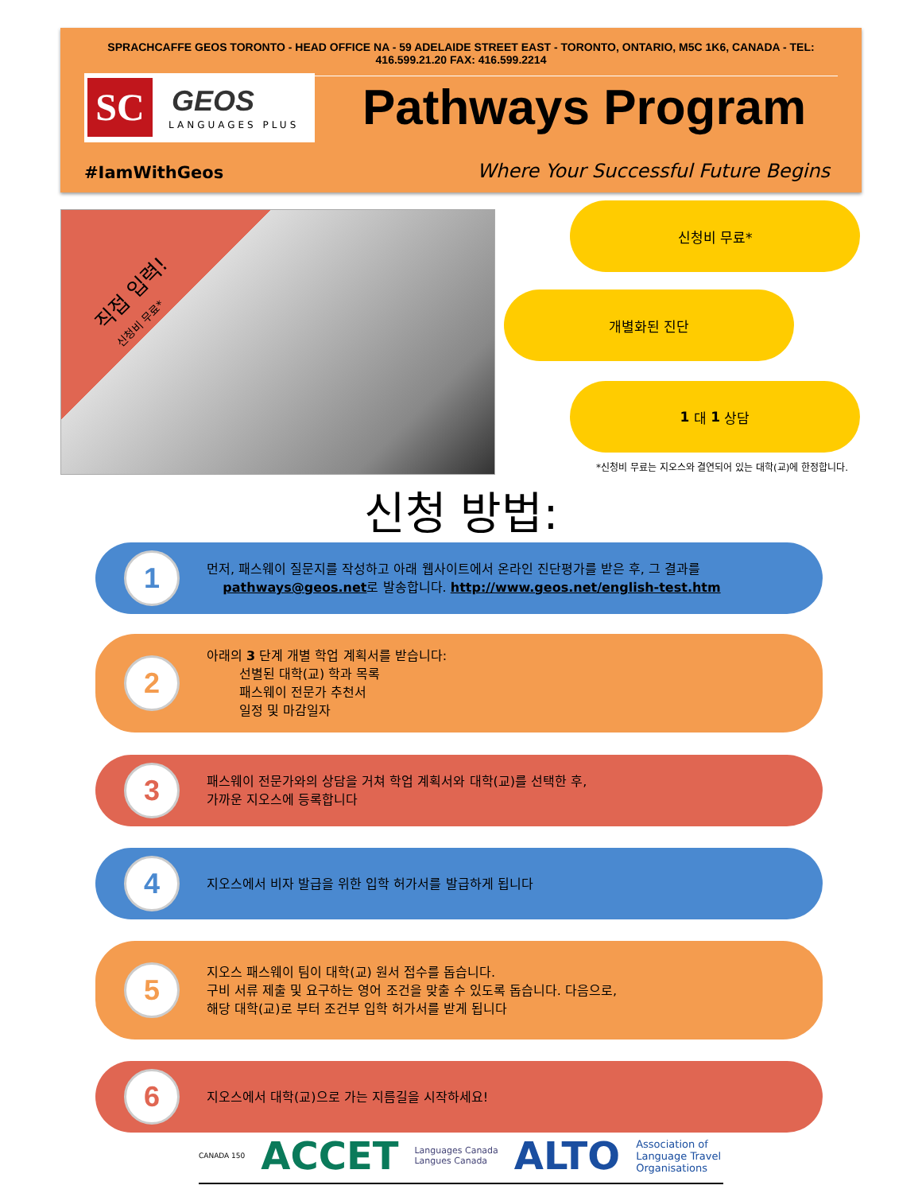SPRACHCAFFE GEOS TORONTO - HEAD OFFICE NA - 59 ADELAIDE STREET EAST - TORONTO, ONTARIO, M5C 1K6, CANADA - TEL: 416.599.21.20 FAX: 416.599.2214
SC GEOS
LANGUAGES PLUS
Pathways Program
#IamWithGeos
Where Your Successful Future Begins
직접 입력!
신청비 무료*
신청비 무료*
개별화된 진단
1 대 1 상담
*신청비 무료는 지오스와 결연되어 있는 대학(교)에 한정합니다.
신청 방법:
1
먼저, 패스웨이 질문지를 작성하고 아래 웹사이트에서 온라인 진단평가를 받은 후, 그 결과를
pathways@geos.net로 발송합니다. http://www.geos.net/english-test.htm
2
아래의 3 단계 개별 학업 계획서를 받습니다:
선별된 대학(교) 학과 목록
패스웨이 전문가 추천서
일정 및 마감일자
3
패스웨이 전문가와의 상담을 거쳐 학업 계획서와 대학(교)를 선택한 후,
가까운 지오스에 등록합니다
4
지오스에서 비자 발급을 위한 입학 허가서를 발급하게 됩니다
5
지오스 패스웨이 팀이 대학(교) 원서 접수를 돕습니다.
구비 서류 제출 및 요구하는 영어 조건을 맞출 수 있도록 돕습니다. 다음으로,
해당 대학(교)로 부터 조건부 입학 허가서를 받게 됩니다
6
지오스에서 대학(교)으로 가는 지름길을 시작하세요!
CANADA 150 ACCET Languages Canada
Langues Canada ALTO Association of
Language Travel
Organisations